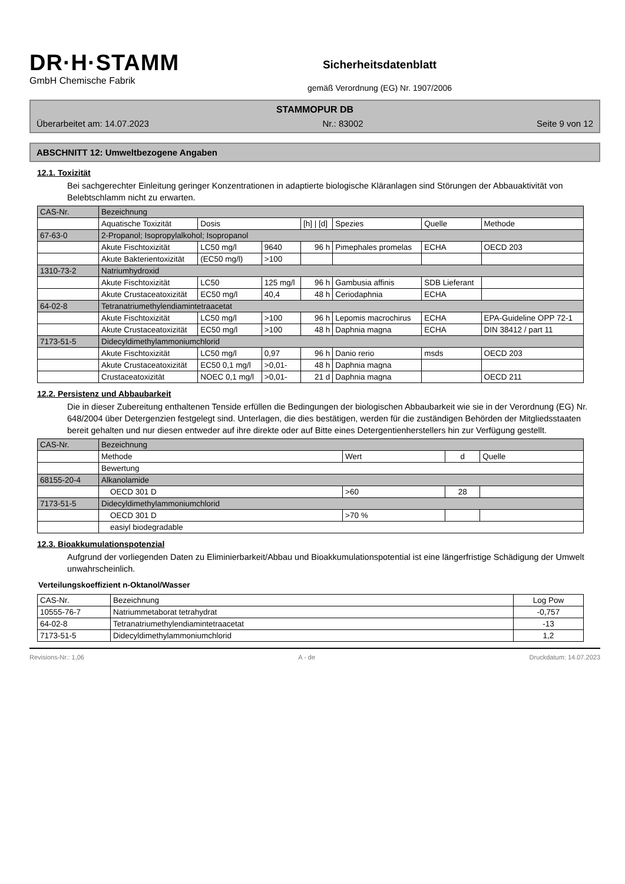DR·H·STAMM
GmbH Chemische Fabrik
Sicherheitsdatenblatt
gemäß Verordnung (EG) Nr. 1907/2006
STAMMOPUR DB
Überarbeitet am: 14.07.2023 Nr.: 83002 Seite 9 von 12
ABSCHNITT 12: Umweltbezogene Angaben
12.1. Toxizität
Bei sachgerechter Einleitung geringer Konzentrationen in adaptierte biologische Kläranlagen sind Störungen der Abbauaktivität von Belebtschlamm nicht zu erwarten.
| CAS-Nr. | Bezeichnung | | | | | | |
| | Aquatische Toxizität | Dosis | | [h] / [d] | Spezies | Quelle | Methode |
| 67-63-0 | 2-Propanol; Isopropylalkohol; Isopropanol | | | | | | |
| | Akute Fischtoxizität | LC50 mg/l | 9640 | 96 h | Pimephales promelas | ECHA | OECD 203 |
| | Akute Bakterientoxizität | (EC50 mg/l) | >100 | | | | |
| 1310-73-2 | Natriumhydroxid | | | | | | |
| | Akute Fischtoxizität | LC50 | 125 mg/l | 96 h | Gambusia affinis | SDB Lieferant | |
| | Akute Crustaceatoxizität | EC50 mg/l | 40,4 | 48 h | Ceriodaphnia | ECHA | |
| 64-02-8 | Tetranatriumethylendiamintetraacetat | | | | | | |
| | Akute Fischtoxizität | LC50 mg/l | >100 | 96 h | Lepomis macrochirus | ECHA | EPA-Guideline OPP 72-1 |
| | Akute Crustaceatoxizität | EC50 mg/l | >100 | 48 h | Daphnia magna | ECHA | DIN 38412 / part 11 |
| 7173-51-5 | Didecyldimethylammoniumchlorid | | | | | | |
| | Akute Fischtoxizität | LC50 mg/l | 0,97 | 96 h | Danio rerio | msds | OECD 203 |
| | Akute Crustaceatoxizität | EC50 0,1 mg/l | >0,01- | 48 h | Daphnia magna | | |
| | Crustaceatoxizität | NOEC 0,1 mg/l | >0,01- | 21 d | Daphnia magna | | OECD 211 |
12.2. Persistenz und Abbaubarkeit
Die in dieser Zubereitung enthaltenen Tenside erfüllen die Bedingungen der biologischen Abbaubarkeit wie sie in der Verordnung (EG) Nr. 648/2004 über Detergenzien festgelegt sind. Unterlagen, die dies bestätigen, werden für die zuständigen Behörden der Mitgliedsstaaten bereit gehalten und nur diesen entweder auf ihre direkte oder auf Bitte eines Detergentienherstellers hin zur Verfügung gestellt.
| CAS-Nr. | Bezeichnung | | | |
| | Methode | Wert | d | Quelle |
| | Bewertung | | | |
| 68155-20-4 | Alkanolamide | | | |
| | OECD 301 D | >60 | 28 | |
| 7173-51-5 | Didecyldimethylammoniumchlorid | | | |
| | OECD 301 D | >70 % | | |
| | easiyl biodegradable | | | |
12.3. Bioakkumulationspotenzial
Aufgrund der vorliegenden Daten zu Eliminierbarkeit/Abbau und Bioakkumulationspotential ist eine längerfristige Schädigung der Umwelt unwahrscheinlich.
Verteilungskoeffizient n-Oktanol/Wasser
| CAS-Nr. | Bezeichnung | Log Pow |
| 10555-76-7 | Natriummetaborat tetrahydrat | -0,757 |
| 64-02-8 | Tetranatriumethylendiamintetraacetat | -13 |
| 7173-51-5 | Didecyldimethylammoniumchlorid | 1,2 |
Revisions-Nr.: 1,06 A - de Druckdatum: 14.07.2023